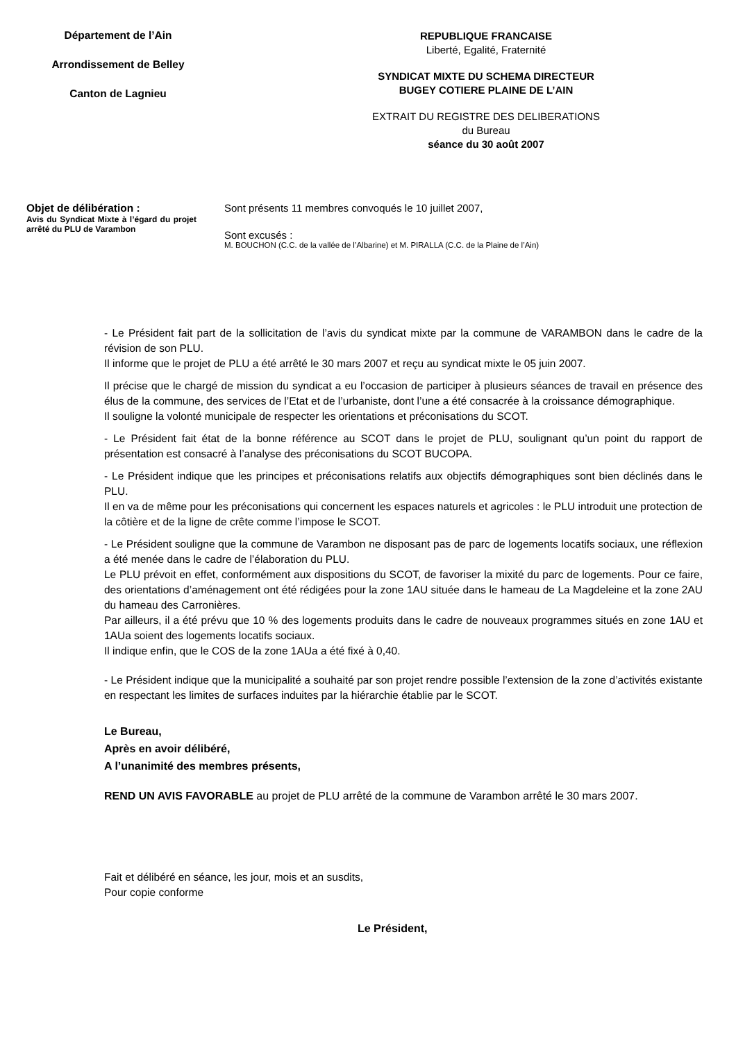Département de l’Ain
Arrondissement de Belley
Canton de Lagnieu
REPUBLIQUE FRANCAISE
Liberté, Egalité, Fraternité
SYNDICAT MIXTE DU SCHEMA DIRECTEUR
BUGEY COTIERE PLAINE DE L’AIN
EXTRAIT DU REGISTRE DES DELIBERATIONS
du Bureau
séance du 30 août 2007
Objet de délibération :
Avis du Syndicat Mixte à l’égard du projet arrêté du PLU de Varambon
Sont présents 11 membres convoqués le 10 juillet 2007,
Sont excusés :
M. BOUCHON (C.C. de la vallée de l’Albarine) et M. PIRALLA (C.C. de la Plaine de l’Ain)
- Le Président fait part de la sollicitation de l’avis du syndicat mixte par la commune de VARAMBON dans le cadre de la révision de son PLU.
Il informe que le projet de PLU a été arrêté le 30 mars 2007 et reçu au syndicat mixte le 05 juin 2007.
Il précise que le chargé de mission du syndicat a eu l’occasion de participer à plusieurs séances de travail en présence des élus de la commune, des services de l’Etat et de l’urbaniste, dont l’une a été consacrée à la croissance démographique.
Il souligne la volonté municipale de respecter les orientations et préconisations du SCOT.
- Le Président fait état de la bonne référence au SCOT dans le projet de PLU, soulignant qu’un point du rapport de présentation est consacré à l’analyse des préconisations du SCOT BUCOPA.
- Le Président indique que les principes et préconisations relatifs aux objectifs démographiques sont bien déclinés dans le PLU.
Il en va de même pour les préconisations qui concernent les espaces naturels et agricoles : le PLU introduit une protection de la côtière et de la ligne de crête comme l’impose le SCOT.
- Le Président souligne que la commune de Varambon ne disposant pas de parc de logements locatifs sociaux, une réflexion a été menée dans le cadre de l’élaboration du PLU.
Le PLU prévoit en effet, conformément aux dispositions du SCOT, de favoriser la mixité du parc de logements. Pour ce faire, des orientations d’aménagement ont été rédigées pour la zone 1AU située dans le hameau de La Magdeleine et la zone 2AU du hameau des Carronières.
Par ailleurs, il a été prévu que 10 % des logements produits dans le cadre de nouveaux programmes situés en zone 1AU et 1AUa soient des logements locatifs sociaux.
Il indique enfin, que le COS de la zone 1AUa a été fixé à 0,40.
- Le Président indique que la municipalité a souhaité par son projet rendre possible l’extension de la zone d’activités existante en respectant les limites de surfaces induites par la hiérarchie établie par le SCOT.
Le Bureau,
Après en avoir délibéré,
A l’unanimité des membres présents,
REND UN AVIS FAVORABLE au projet de PLU arrêté de la commune de Varambon arrêté le 30 mars 2007.
Fait et délibéré en séance, les jour, mois et an susdits,
Pour copie conforme
Le Président,